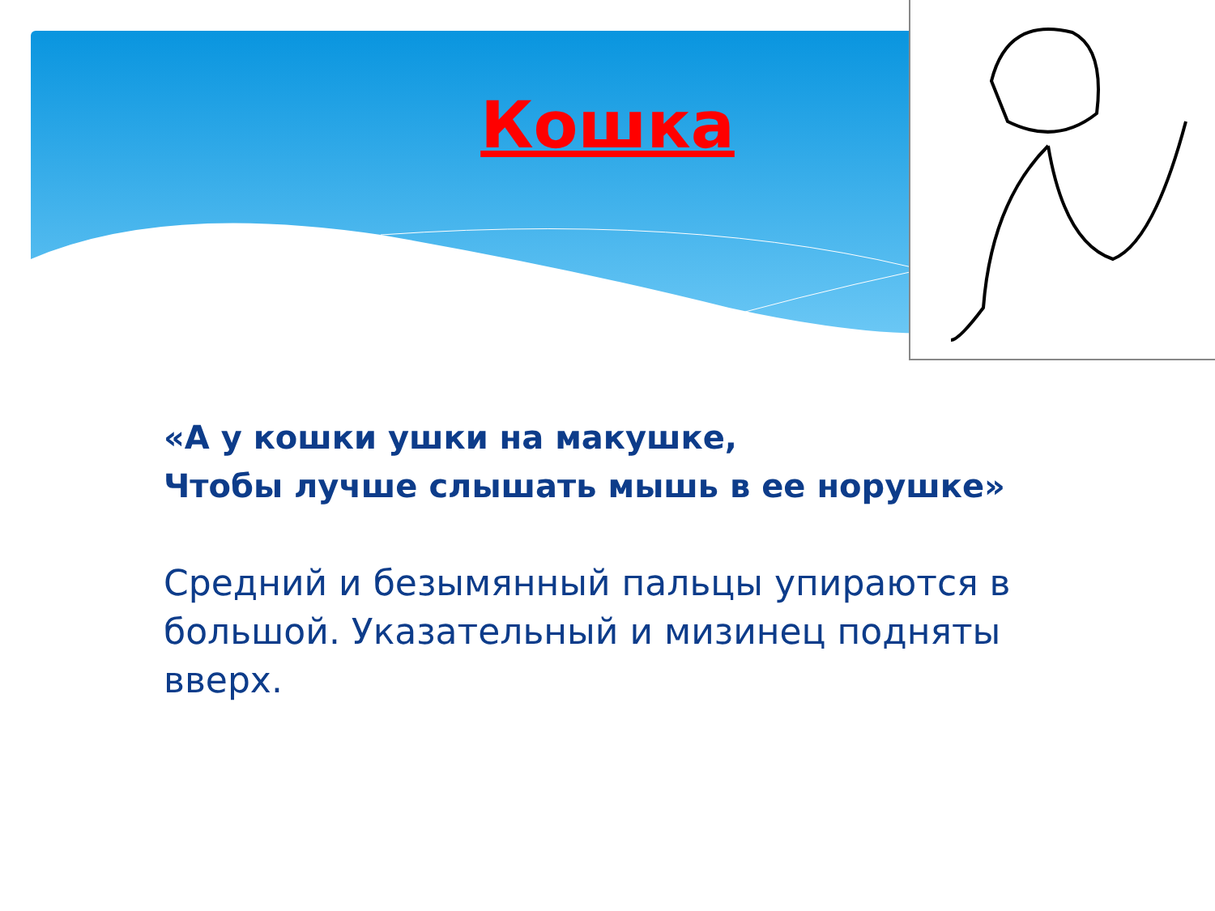Кошка
«А у кошки ушки на макушке,
Чтобы лучше слышать мышь в ее норушке»
Средний и безымянный пальцы упираются в большой. Указательный и мизинец подняты вверх.